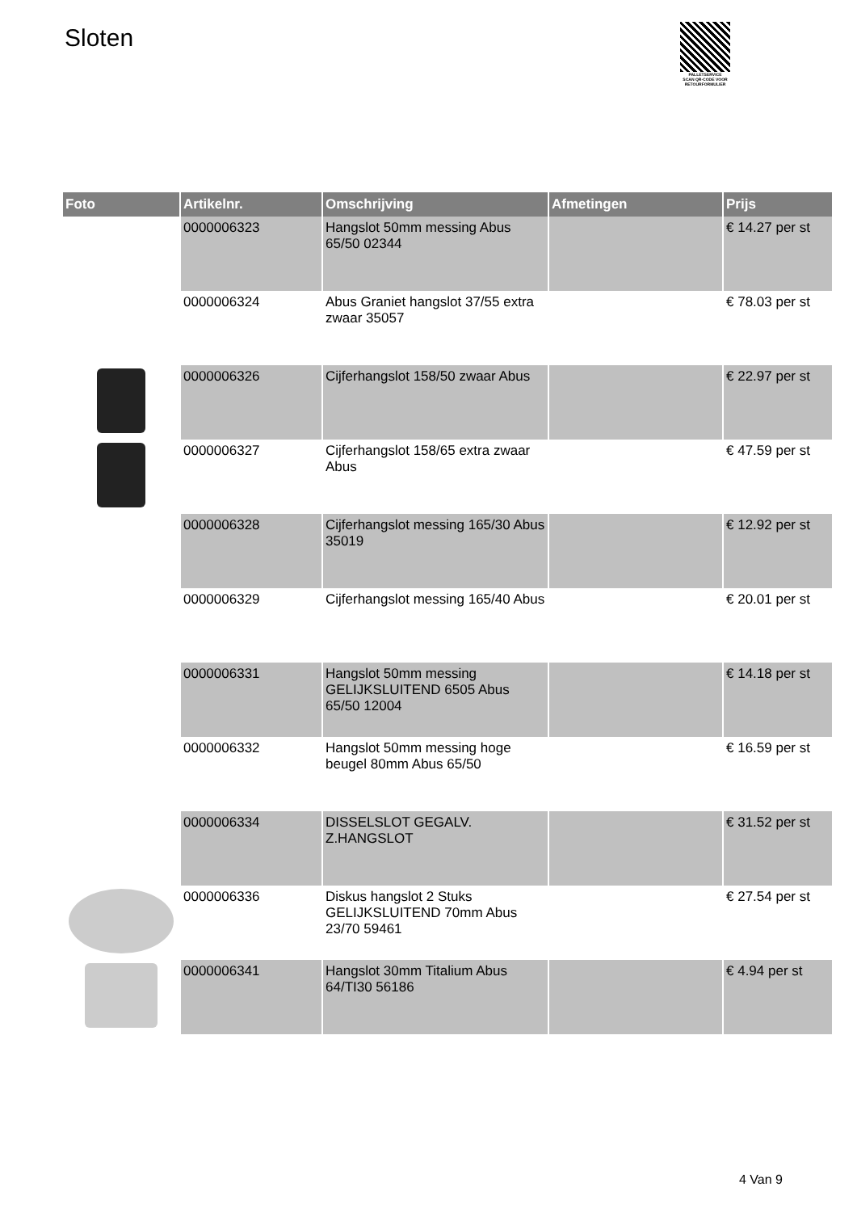Sloten
PALLETSERVICE
SCAN QR-CODE VOOR RETOURFORMULIER
| Foto | Artikelnr. | Omschrijving | Afmetingen | Prijs |
| --- | --- | --- | --- | --- |
| | 0000006323 | Hangslot 50mm messing Abus 65/50 02344 | | € 14.27 per st |
| | 0000006324 | Abus Graniet hangslot 37/55 extra zwaar 35057 | | € 78.03 per st |
| | 0000006326 | Cijferhangslot 158/50 zwaar Abus | | € 22.97 per st |
| | 0000006327 | Cijferhangslot 158/65 extra zwaar Abus | | € 47.59 per st |
| | 0000006328 | Cijferhangslot messing 165/30 Abus 35019 | | € 12.92 per st |
| | 0000006329 | Cijferhangslot messing 165/40 Abus | | € 20.01 per st |
| | 0000006331 | Hangslot 50mm messing GELIJKSLUITEND 6505 Abus 65/50 12004 | | € 14.18 per st |
| | 0000006332 | Hangslot 50mm messing hoge beugel 80mm Abus 65/50 | | € 16.59 per st |
| | 0000006334 | DISSELSLOT GEGALV. Z.HANGSLOT | | € 31.52 per st |
| | 0000006336 | Diskus hangslot 2 Stuks GELIJKSLUITEND 70mm Abus 23/70 59461 | | € 27.54 per st |
| | 0000006341 | Hangslot 30mm Titalium Abus 64/TI30 56186 | | € 4.94 per st |
4 Van 9